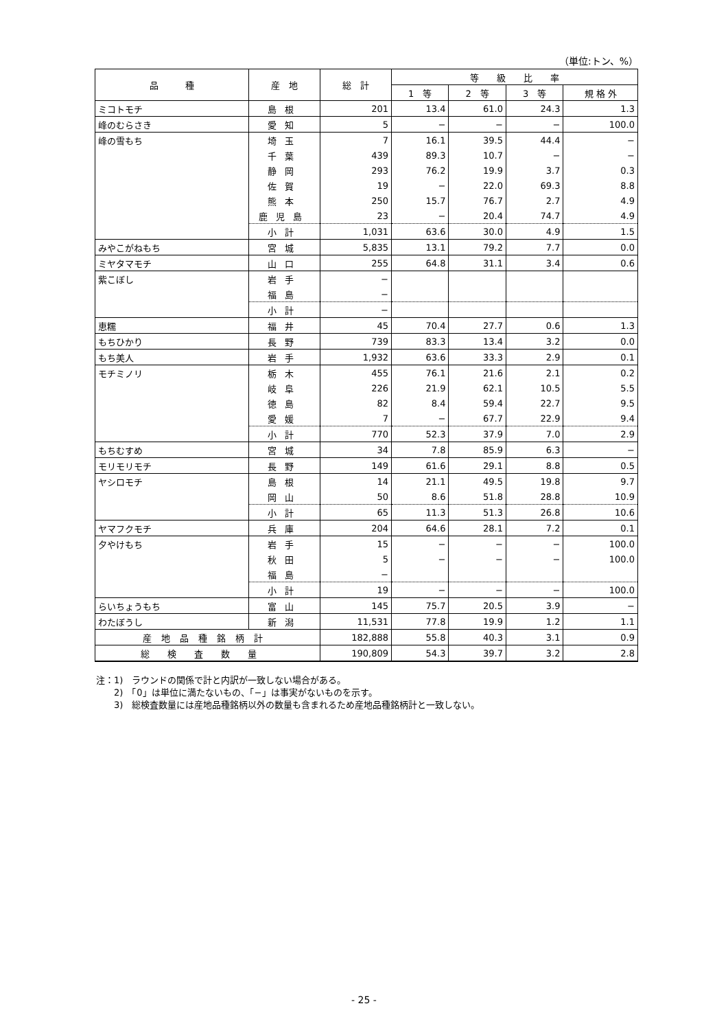（単位:トン、%）
| 品 種 | 産 地 | 総 計 | 等 級 比 率 | | | |
| --- | --- | --- | --- | --- | --- | --- |
| | | | 1 等 | 2 等 | 3 等 | 規 格 外 |
| ミコトモチ | 島根 | 201 | 13.4 | 61.0 | 24.3 | 1.3 |
| 峰のむらさき | 愛知 | 5 | − | − | − | 100.0 |
| 峰の雪もち | 埼玉 | 7 | 16.1 | 39.5 | 44.4 | − |
| | 千葉 | 439 | 89.3 | 10.7 | − | − |
| | 静岡 | 293 | 76.2 | 19.9 | 3.7 | 0.3 |
| | 佐賀 | 19 | − | 22.0 | 69.3 | 8.8 |
| | 熊本 | 250 | 15.7 | 76.7 | 2.7 | 4.9 |
| | 鹿児島 | 23 | − | 20.4 | 74.7 | 4.9 |
| | 小計 | 1,031 | 63.6 | 30.0 | 4.9 | 1.5 |
| みやこがねもち | 宮城 | 5,835 | 13.1 | 79.2 | 7.7 | 0.0 |
| ミヤタマモチ | 山口 | 255 | 64.8 | 31.1 | 3.4 | 0.6 |
| 紫こぼし | 岩手 | − | | | | |
| | 福島 | − | | | | |
| | 小計 | − | | | | |
| 恵糯 | 福井 | 45 | 70.4 | 27.7 | 0.6 | 1.3 |
| もちひかり | 長野 | 739 | 83.3 | 13.4 | 3.2 | 0.0 |
| もち美人 | 岩手 | 1,932 | 63.6 | 33.3 | 2.9 | 0.1 |
| モチミノリ | 栃木 | 455 | 76.1 | 21.6 | 2.1 | 0.2 |
| | 岐阜 | 226 | 21.9 | 62.1 | 10.5 | 5.5 |
| | 徳島 | 82 | 8.4 | 59.4 | 22.7 | 9.5 |
| | 愛媛 | 7 | − | 67.7 | 22.9 | 9.4 |
| | 小計 | 770 | 52.3 | 37.9 | 7.0 | 2.9 |
| もちむすめ | 宮城 | 34 | 7.8 | 85.9 | 6.3 | − |
| モリモリモチ | 長野 | 149 | 61.6 | 29.1 | 8.8 | 0.5 |
| ヤシロモチ | 島根 | 14 | 21.1 | 49.5 | 19.8 | 9.7 |
| | 岡山 | 50 | 8.6 | 51.8 | 28.8 | 10.9 |
| | 小計 | 65 | 11.3 | 51.3 | 26.8 | 10.6 |
| ヤマフクモチ | 兵庫 | 204 | 64.6 | 28.1 | 7.2 | 0.1 |
| 夕やけもち | 岩手 | 15 | − | − | − | 100.0 |
| | 秋田 | 5 | − | − | − | 100.0 |
| | 福島 | − | | | | |
| | 小計 | 19 | − | − | − | 100.0 |
| らいちょうもち | 富山 | 145 | 75.7 | 20.5 | 3.9 | − |
| わたぼうし | 新潟 | 11,531 | 77.8 | 19.9 | 1.2 | 1.1 |
| 産地品種銘柄計 | | 182,888 | 55.8 | 40.3 | 3.1 | 0.9 |
| 総検査数量 | | 190,809 | 54.3 | 39.7 | 3.2 | 2.8 |
注：1)　ラウンドの関係で計と内訳が一致しない場合がある。
　　2)　「0」は単位に満たないもの、「−」は事実がないものを示す。
　　3)　総検査数量には産地品種銘柄以外の数量も含まれるため産地品種銘柄計と一致しない。
- 25 -